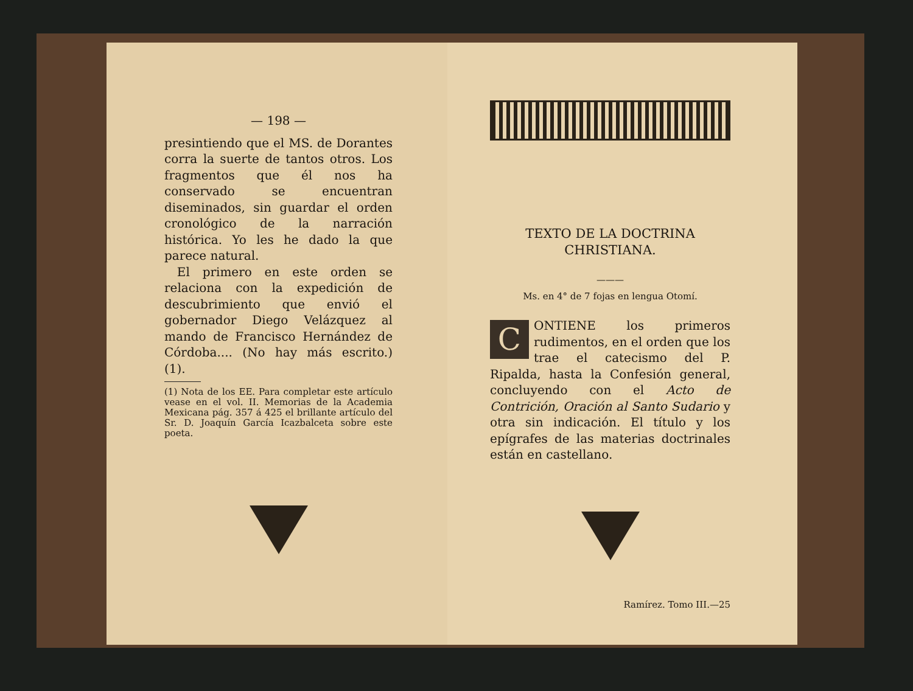— 198 —
presintiendo que el MS. de Dorantes corra la suerte de tantos otros. Los fragmentos que él nos ha conservado se encuentran diseminados, sin guardar el orden cronológico de la narración histórica. Yo les he dado la que parece natural.
El primero en este orden se relaciona con la expedición de descubrimiento que envió el gobernador Diego Velázquez al mando de Francisco Hernández de Córdoba.... (No hay más escrito.) (1).
(1) Nota de los EE. Para completar este artículo vease en el vol. II. Memorias de la Academia Mexicana pág. 357 á 425 el brillante artículo del Sr. D. Joaquín García Icazbalceta sobre este poeta.
TEXTO DE LA DOCTRINA
CHRISTIANA.
———
Ms. en 4° de 7 fojas en lengua Otomí.
CONTIENE los primeros rudimentos, en el orden que los trae el catecismo del P. Ripalda, hasta la Confesión general, concluyendo con el Acto de Contrición, Oración al Santo Sudario y otra sin indicación. El título y los epígrafes de las materias doctrinales están en castellano.
Ramírez. Tomo III.—25